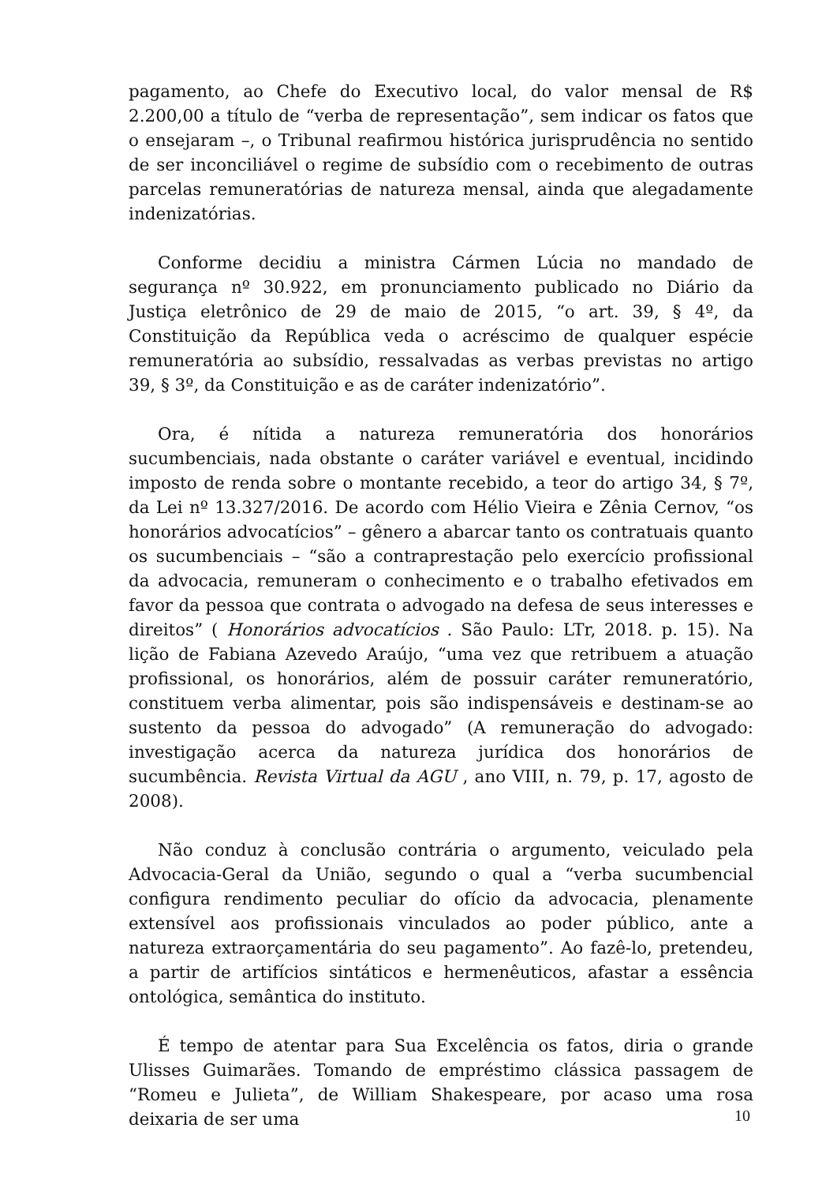pagamento, ao Chefe do Executivo local, do valor mensal de R$ 2.200,00 a título de “verba de representação”, sem indicar os fatos que o ensejaram –, o Tribunal reafirmou histórica jurisprudência no sentido de ser inconciliável o regime de subsídio com o recebimento de outras parcelas remuneratórias de natureza mensal, ainda que alegadamente indenizatórias.
Conforme decidiu a ministra Cármen Lúcia no mandado de segurança nº 30.922, em pronunciamento publicado no Diário da Justiça eletrônico de 29 de maio de 2015, “o art. 39, § 4º, da Constituição da República veda o acréscimo de qualquer espécie remuneratória ao subsídio, ressalvadas as verbas previstas no artigo 39, § 3º, da Constituição e as de caráter indenizatório”.
Ora, é nítida a natureza remuneratória dos honorários sucumbenciais, nada obstante o caráter variável e eventual, incidindo imposto de renda sobre o montante recebido, a teor do artigo 34, § 7º, da Lei nº 13.327/2016. De acordo com Hélio Vieira e Zênia Cernov, “os honorários advocatícios” – gênero a abarcar tanto os contratuais quanto os sucumbenciais – “são a contraprestação pelo exercício profissional da advocacia, remuneram o conhecimento e o trabalho efetivados em favor da pessoa que contrata o advogado na defesa de seus interesses e direitos” ( Honorários advocatícios . São Paulo: LTr, 2018. p. 15). Na lição de Fabiana Azevedo Araújo, “uma vez que retribuem a atuação profissional, os honorários, além de possuir caráter remuneratório, constituem verba alimentar, pois são indispensáveis e destinam-se ao sustento da pessoa do advogado” (A remuneração do advogado: investigação acerca da natureza jurídica dos honorários de sucumbência. Revista Virtual da AGU , ano VIII, n. 79, p. 17, agosto de 2008).
Não conduz à conclusão contrária o argumento, veiculado pela Advocacia-Geral da União, segundo o qual a “verba sucumbencial configura rendimento peculiar do ofício da advocacia, plenamente extensível aos profissionais vinculados ao poder público, ante a natureza extraorçamentária do seu pagamento”. Ao fazê-lo, pretendeu, a partir de artifícios sintáticos e hermenêuticos, afastar a essência ontológica, semântica do instituto.
É tempo de atentar para Sua Excelência os fatos, diria o grande Ulisses Guimarães. Tomando de empréstimo clássica passagem de “Romeu e Julieta”, de William Shakespeare, por acaso uma rosa deixaria de ser uma
10